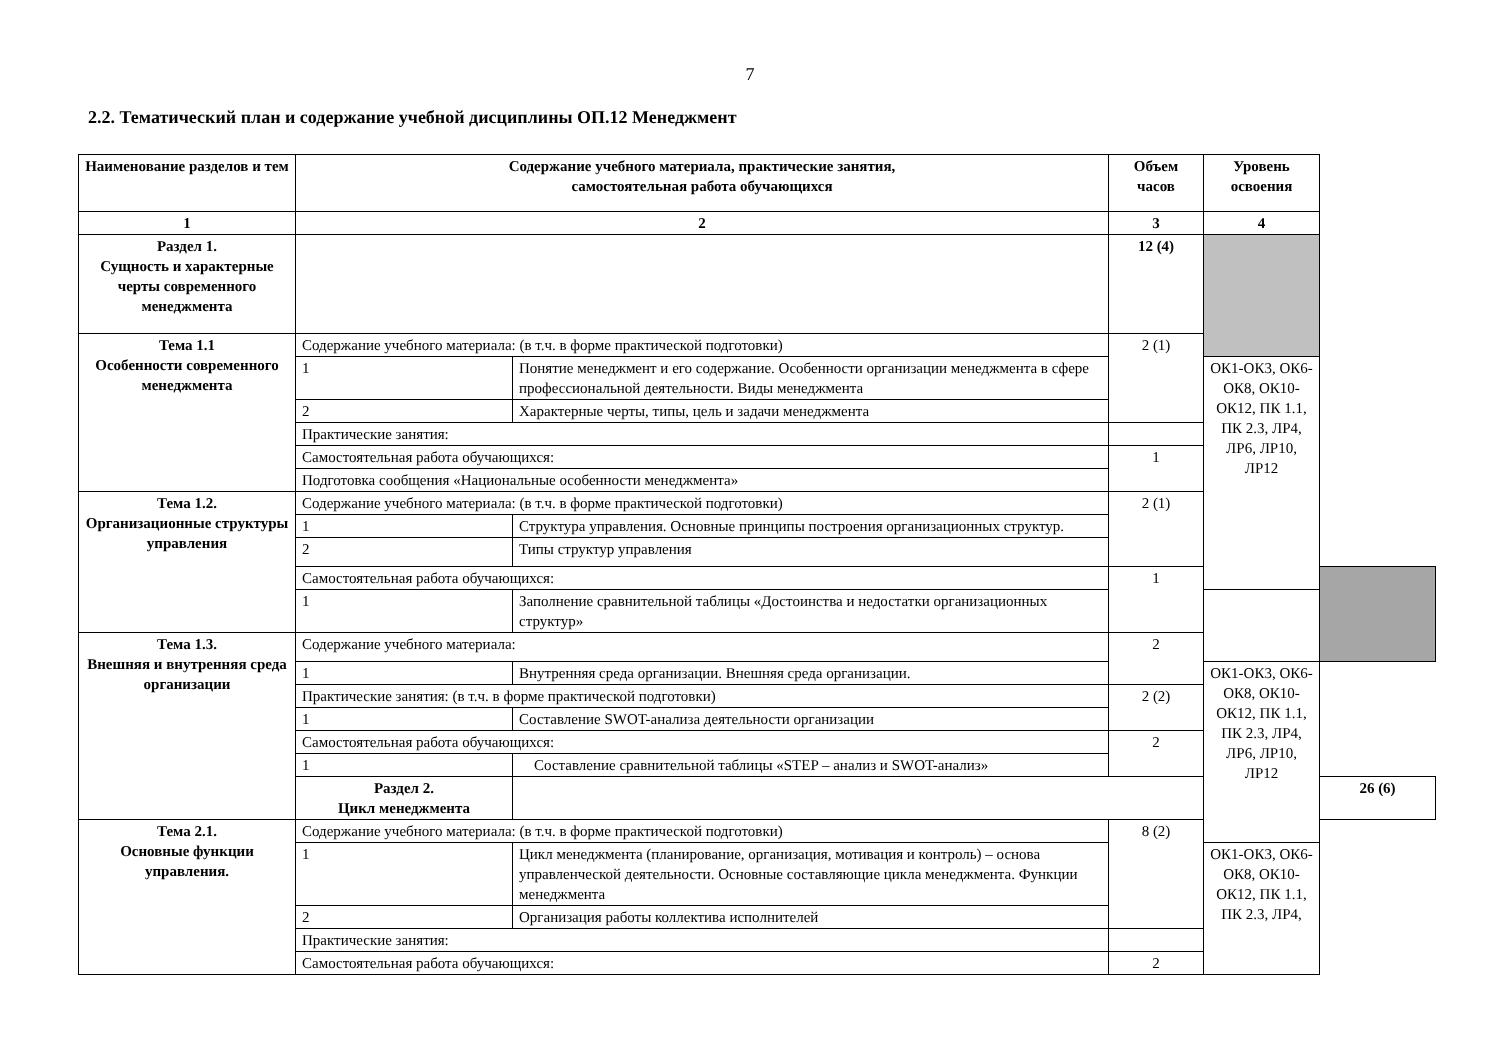7
2.2. Тематический план и содержание учебной дисциплины ОП.12 Менеджмент
| Наименование разделов и тем | Содержание учебного материала, практические занятия, самостоятельная работа обучающихся | | Объем часов | Уровень освоения | |
| --- | --- | --- | --- | --- | --- |
| 1 | 2 | | 3 | 4 | |
| Раздел 1. Сущность и характерные черты современного менеджмента | | | 12 (4) | | |
| Тема 1.1 Особенности современного менеджмента | Содержание учебного материала: (в т.ч. в форме практической подготовки) | | 2 (1) | | |
| | 1 | Понятие менеджмент и его содержание. Особенности организации менеджмента в сфере профессиональной деятельности. Виды менеджмента | | ОК1-ОК3, ОК6-ОК8, ОК10-ОК12, ПК 1.1, ПК 2.3, ЛР4, ЛР6, ЛР10, ЛР12 | |
| | 2 | Характерные черты, типы, цель и задачи менеджмента | | | |
| | Практические занятия: | | | | |
| | Самостоятельная работа обучающихся: | | 1 | | |
| | Подготовка сообщения «Национальные особенности менеджмента» | | | | |
| Тема 1.2. Организационные структуры управления | Содержание учебного материала: (в т.ч. в форме практической подготовки) | | 2 (1) | | |
| | 1 | Структура управления. Основные принципы построения организационных структур. | | | |
| | 2 | Типы структур управления | | | |
| | Самостоятельная работа обучающихся: | | 1 | | |
| | 1 | Заполнение сравнительной таблицы «Достоинства и недостатки организационных структур» | | | |
| Тема 1.3. Внешняя и внутренняя среда организации | Содержание учебного материала: | | 2 | | |
| | 1 | Внутренняя среда организации. Внешняя среда организации. | | ОК1-ОК3, ОК6-ОК8, ОК10-ОК12, ПК 1.1, ПК 2.3, ЛР4, ЛР6, ЛР10, ЛР12 | |
| | Практические занятия: (в т.ч. в форме практической подготовки) | | 2 (2) | | |
| | 1 | Составление SWOT-анализа деятельности организации | | | |
| | Самостоятельная работа обучающихся: | | 2 | | |
| | 1 | Составление сравнительной таблицы «STEP – анализ и SWOT-анализ» | | | |
| | Раздел 2. Цикл менеджмента | | | | 26 (6) |
| Тема 2.1. Основные функции управления. | Содержание учебного материала: (в т.ч. в форме практической подготовки) | | 8 (2) | | |
| | 1 | Цикл менеджмента (планирование, организация, мотивация и контроль) – основа управленческой деятельности. Основные составляющие цикла менеджмента. Функции менеджмента | | ОК1-ОК3, ОК6-ОК8, ОК10-ОК12, ПК 1.1, ПК 2.3, ЛР4, | |
| | 2 | Организация работы коллектива исполнителей | | | |
| | Практические занятия: | | | | |
| | Самостоятельная работа обучающихся: | | 2 | | |